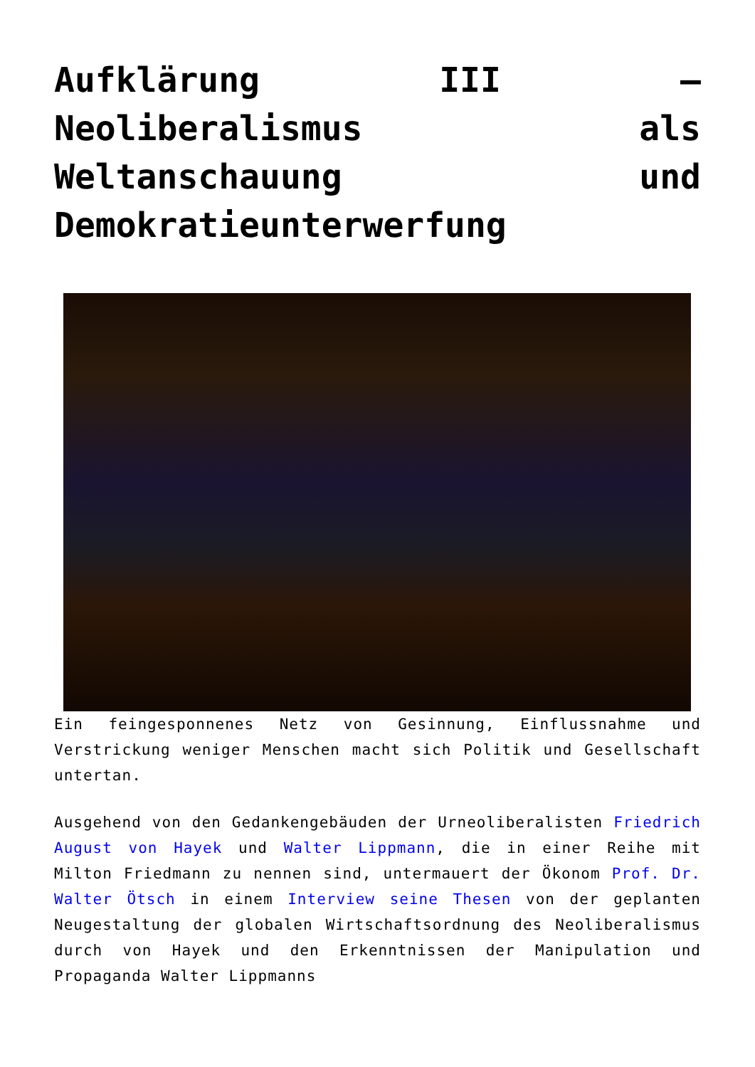Aufklärung III – Neoliberalismus als Weltanschauung und Demokratieunterwerfung
Ein feingesponnenes Netz von Gesinnung, Einflussnahme und Verstrickung weniger Menschen macht sich Politik und Gesellschaft untertan.
Ausgehend von den Gedankengebäuden der Urneoliberalisten Friedrich August von Hayek und Walter Lippmann, die in einer Reihe mit Milton Friedmann zu nennen sind, untermauert der Ökonom Prof. Dr. Walter Ötsch in einem Interview seine Thesen von der geplanten Neugestaltung der globalen Wirtschaftsordnung des Neoliberalismus durch von Hayek und den Erkenntnissen der Manipulation und Propaganda Walter Lippmanns